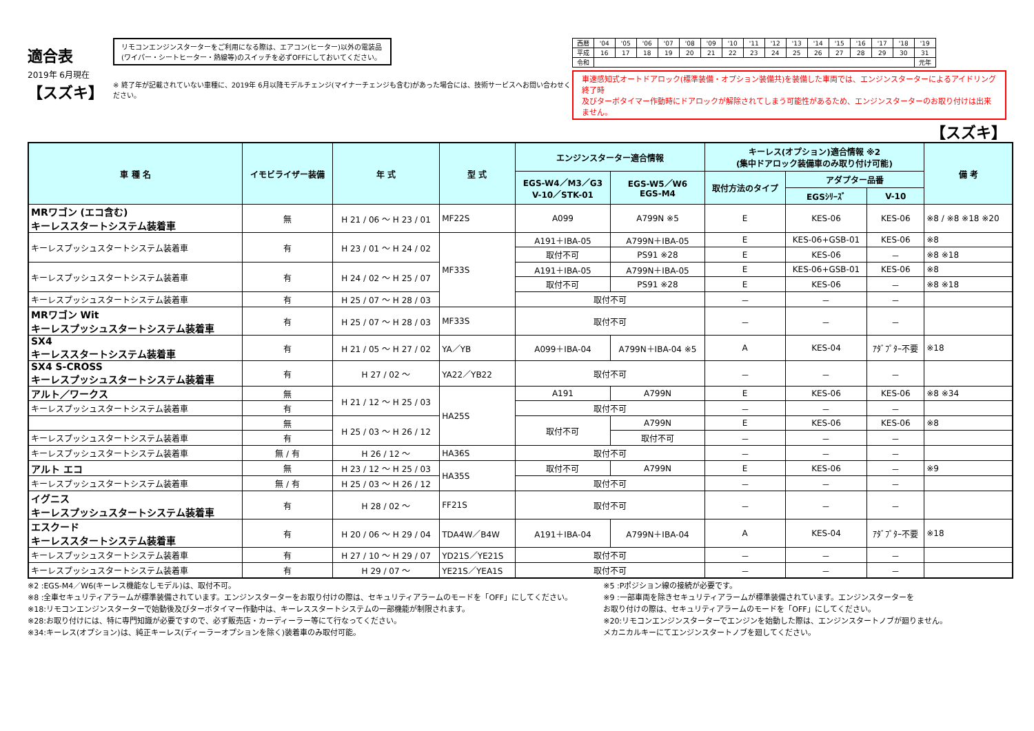適合表
2019年 6月現在
【スズキ】
リモコンエンジンスターターをご利用になる際は、エアコン(ヒーター)以外の電装品
(ワイパー・シートヒーター・熱線等)のスイッチを必ずOFFにしておいてください。
※ 終了年が記載されていない車種に、2019年 6月以降モデルチェンジ(マイナーチェンジも含む)があった場合には、技術サービスへお問い合わせください。
| 西暦 | '04 | '05 | '06 | '07 | '08 | '09 | '10 | '11 | '12 | '13 | '14 | '15 | '16 | '17 | '18 | '19 |
| 平成 | 16 | 17 | 18 | 19 | 20 | 21 | 22 | 23 | 24 | 25 | 26 | 27 | 28 | 29 | 30 | 31 |
| 令和 | | | | | | | | | | | | | | | | 元年 |
車速感知式オートドアロック(標準装備・オプション装備共)を装備した車両では、エンジンスターターによるアイドリング終了時
及びターボタイマー作動時にドアロックが解除されてしまう可能性があるため、エンジンスターターのお取り付けは出来ません。
【スズキ】
| 車 種 名 | イモビライザー装備 | 年 式 | 型 式 | エンジンスターター適合情報 | | キーレス(オプション)適合情報 ※2 (集中ドアロック装備車のみ取り付け可能) | | | 備 考 |
| --- | --- | --- | --- | --- | --- | --- | --- | --- | --- |
| | | | | EGS-W4／M3／G3 V-10／STK-01 | EGS-W5／W6 EGS-M4 | 取付方法のタイプ | アダプター品番 | | |
| | | | | | | | EGSｼﾘｰｽﾞ | V-10 | |
| MRワゴン (エコ含む) キーレススタートシステム装着車 | 無 | H 21 / 06 ～ H 23 / 01 | MF22S | A099 | A799N ※5 | E | KES-06 | KES-06 | ※8 / ※8 ※18 ※20 |
| キーレスプッシュスタートシステム装着車 | 有 | H 23 / 01 ～ H 24 / 02 | MF33S | A191＋IBA-05 | A799N＋IBA-05 | E | KES-06+GSB-01 | KES-06 | ※8 |
| | | | | 取付不可 | PS91 ※28 | E | KES-06 | － | ※8 ※18 |
| キーレスプッシュスタートシステム装着車 | 有 | H 24 / 02 ～ H 25 / 07 | | A191＋IBA-05 | A799N＋IBA-05 | E | KES-06+GSB-01 | KES-06 | ※8 |
| | | | | 取付不可 | PS91 ※28 | E | KES-06 | － | ※8 ※18 |
| キーレスプッシュスタートシステム装着車 | 有 | H 25 / 07 ～ H 28 / 03 | | 取付不可 | | － | － | － | |
| MRワゴン Wit キーレスプッシュスタートシステム装着車 | 有 | H 25 / 07 ～ H 28 / 03 | MF33S | 取付不可 | | － | － | － | |
| SX4 キーレススタートシステム装着車 | 有 | H 21 / 05 ～ H 27 / 02 | YA／YB | A099＋IBA-04 | A799N＋IBA-04 ※5 | A | KES-04 | ｱﾀﾞﾌﾟﾀｰ不要 | ※18 |
| SX4 S-CROSS キーレスプッシュスタートシステム装着車 | 有 | H 27 / 02 ～ | YA22／YB22 | 取付不可 | | － | － | － | |
| アルト／ワークス | 無 | H 21 / 12 ～ H 25 / 03 | HA25S | A191 | A799N | E | KES-06 | KES-06 | ※8 ※34 |
| キーレスプッシュスタートシステム装着車 | 有 | | | 取付不可 | | － | － | － | |
| | 無 | H 25 / 03 ～ H 26 / 12 | | 取付不可 | A799N | E | KES-06 | KES-06 | ※8 |
| キーレスプッシュスタートシステム装着車 | 有 | | | | 取付不可 | － | － | － | |
| キーレスプッシュスタートシステム装着車 | 無 / 有 | H 26 / 12 ～ | HA36S | 取付不可 | | － | － | － | |
| アルト エコ | 無 | H 23 / 12 ～ H 25 / 03 | HA35S | 取付不可 | A799N | E | KES-06 | － | ※9 |
| キーレスプッシュスタートシステム装着車 | 無 / 有 | H 25 / 03 ～ H 26 / 12 | | 取付不可 | | － | － | － | |
| イグニス キーレスプッシュスタートシステム装着車 | 有 | H 28 / 02 ～ | FF21S | 取付不可 | | － | － | － | |
| エスクード キーレススタートシステム装着車 | 有 | H 20 / 06 ～ H 29 / 04 | TDA4W／B4W | A191＋IBA-04 | A799N＋IBA-04 | A | KES-04 | ｱﾀﾞﾌﾟﾀｰ不要 | ※18 |
| キーレスプッシュスタートシステム装着車 | 有 | H 27 / 10 ～ H 29 / 07 | YD21S／YE21S | 取付不可 | | － | － | － | |
| キーレスプッシュスタートシステム装着車 | 有 | H 29 / 07 ～ | YE21S／YEA1S | 取付不可 | | － | － | － | |
※2 :EGS-M4／W6(キーレス機能なしモデル)は、取付不可。
※8 :全車セキュリティアラームが標準装備されています。エンジンスターターをお取り付けの際は、セキュリティアラームのモードを「OFF」にしてください。
※18:リモコンエンジンスターターで始動後及びターボタイマー作動中は、キーレススタートシステムの一部機能が制限されます。
※28:お取り付けには、特に専門知識が必要ですので、必ず販売店・カーディーラー等にて行なってください。
※34:キーレス(オプション)は、純正キーレス(ディーラーオプションを除く)装着車のみ取付可能。
※5 :Pポジション線の接続が必要です。
※9 :一部車両を除きセキュリティアラームが標準装備されています。エンジンスターターを
お取り付けの際は、セキュリティアラームのモードを「OFF」にしてください。
※20:リモコンエンジンスターターでエンジンを始動した際は、エンジンスタートノブが廻りません。
メカニカルキーにてエンジンスタートノブを廻してください。